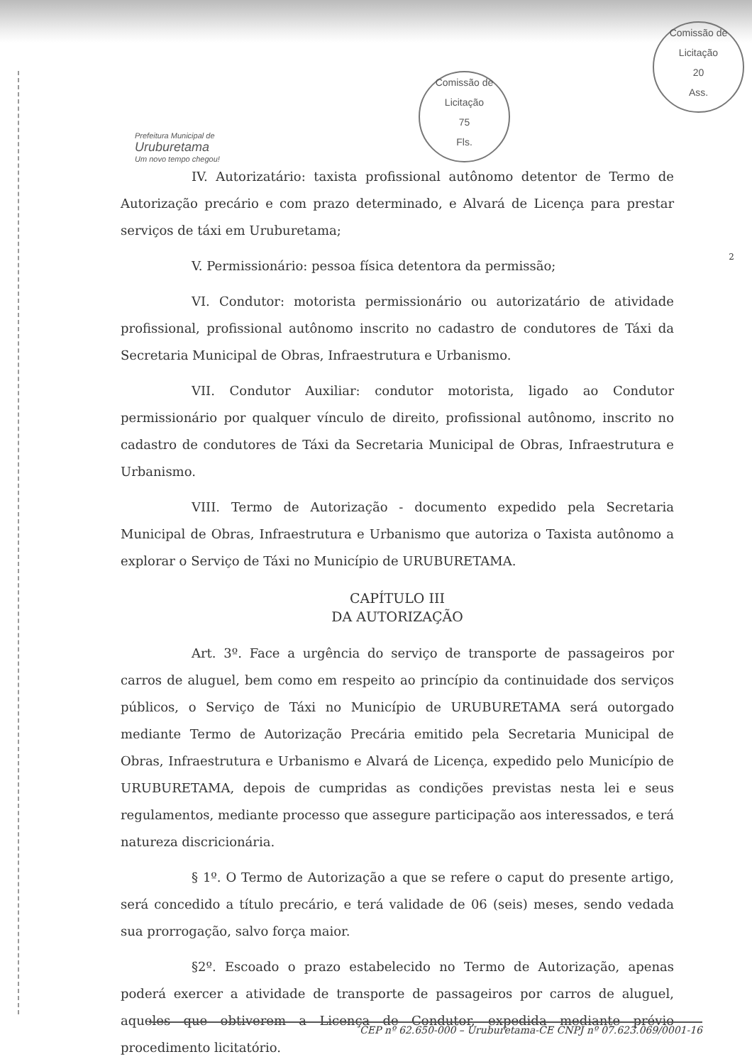Comissão de Licitação
75
Fls.
Comissão de Licitação
20
Ass.
Prefeitura Municipal de
Uruburetama
Um novo tempo chegou!
2
IV. Autorizatário: taxista profissional autônomo detentor de Termo de Autorização precário e com prazo determinado, e Alvará de Licença para prestar serviços de táxi em Uruburetama;
V. Permissionário: pessoa física detentora da permissão;
VI. Condutor: motorista permissionário ou autorizatário de atividade profissional, profissional autônomo inscrito no cadastro de condutores de Táxi da Secretaria Municipal de Obras, Infraestrutura e Urbanismo.
VII. Condutor Auxiliar: condutor motorista, ligado ao Condutor permissionário por qualquer vínculo de direito, profissional autônomo, inscrito no cadastro de condutores de Táxi da Secretaria Municipal de Obras, Infraestrutura e Urbanismo.
VIII. Termo de Autorização - documento expedido pela Secretaria Municipal de Obras, Infraestrutura e Urbanismo que autoriza o Taxista autônomo a explorar o Serviço de Táxi no Município de URUBURETAMA.
CAPÍTULO III
DA AUTORIZAÇÃO
Art. 3º. Face a urgência do serviço de transporte de passageiros por carros de aluguel, bem como em respeito ao princípio da continuidade dos serviços públicos, o Serviço de Táxi no Município de URUBURETAMA será outorgado mediante Termo de Autorização Precária emitido pela Secretaria Municipal de Obras, Infraestrutura e Urbanismo e Alvará de Licença, expedido pelo Município de URUBURETAMA, depois de cumpridas as condições previstas nesta lei e seus regulamentos, mediante processo que assegure participação aos interessados, e terá natureza discricionária.
§ 1º. O Termo de Autorização a que se refere o caput do presente artigo, será concedido a título precário, e terá validade de 06 (seis) meses, sendo vedada sua prorrogação, salvo força maior.
§2º. Escoado o prazo estabelecido no Termo de Autorização, apenas poderá exercer a atividade de transporte de passageiros por carros de aluguel, aqueles que obtiverem a Licença de Condutor, expedida mediante prévio procedimento licitatório.
CEP nº 62.650-000 – Uruburetama-CE CNPJ nº 07.623.069/0001-16